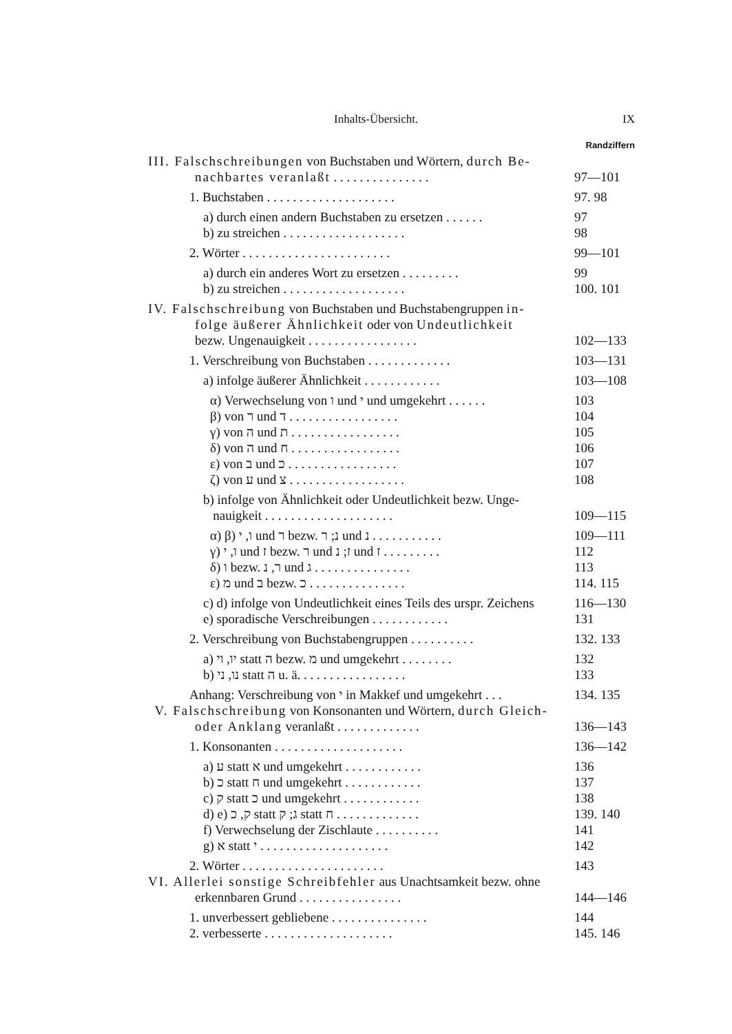Inhalts-Übersicht. IX
Randziffern
III. Falschschreibungen von Buchstaben und Wörtern, durch Be-
nachbartes veranlaßt . . . . . . . . . . . . . . . 97—101
1. Buchstaben . . . . . . . . . . . . . . . . . . . . 97. 98
a) durch einen andern Buchstaben zu ersetzen . . . . . . 97
b) zu streichen . . . . . . . . . . . . . . . . . . . 98
2. Wörter . . . . . . . . . . . . . . . . . . . . . . . 99—101
a) durch ein anderes Wort zu ersetzen . . . . . . . . . 99
b) zu streichen . . . . . . . . . . . . . . . . . . . 100. 101
IV. Falschschreibung von Buchstaben und Buchstabengruppen in-
folge äußerer Ähnlichkeit oder von Undeutlichkeit
bezw. Ungenauigkeit . . . . . . . . . . . . . . . . . 102—133
1. Verschreibung von Buchstaben . . . . . . . . . . . . . 103—131
a) infolge äußerer Ähnlichkeit . . . . . . . . . . . . 103—108
α) Verwechselung von ו und י und umgekehrt . . . . . . 103
β) von ר und ד . . . . . . . . . . . . . . . . . 104
γ) von ה und ת . . . . . . . . . . . . . . . . . 105
δ) von ה und ח . . . . . . . . . . . . . . . . . 106
ε) von ב und כ . . . . . . . . . . . . . . . . . 107
ζ) von ע und צ . . . . . . . . . . . . . . . . . . 108
b) infolge von Ähnlichkeit oder Undeutlichkeit bezw. Unge-
nauigkeit . . . . . . . . . . . . . . . . . . . . 109—115
α) β) ו, י und ר bezw. נ; ר und נ . . . . . . . . . . . 109—111
γ) ו, י und ז bezw. ר und ז; נ und ז . . . . . . . . . 112
δ) ו bezw. ר, נ und ג . . . . . . . . . . . . . . . 113
ε) מ und ב bezw. כ . . . . . . . . . . . . . . . 114. 115
c) d) infolge von Undeutlichkeit eines Teils des urspr. Zeichens 116—130
e) sporadische Verschreibungen . . . . . . . . . . . . 131
2. Verschreibung von Buchstabengruppen . . . . . . . . . . 132. 133
a) יו, וי statt ה bezw. מ und umgekehrt . . . . . . . . 132
b) נו, ני statt ה u. ä. . . . . . . . . . . . . . . . . 133
Anhang: Verschreibung von י in Makkef und umgekehrt . . . 134. 135
V. Falschschreibung von Konsonanten und Wörtern, durch Gleich-
oder Anklang veranlaßt . . . . . . . . . . . . . 136—143
1. Konsonanten . . . . . . . . . . . . . . . . . . . . 136—142
a) ע statt א und umgekehrt . . . . . . . . . . . . 136
b) כ statt ח und umgekehrt . . . . . . . . . . . . 137
c) ק statt כ und umgekehrt . . . . . . . . . . . . 138
d) e) ק, כ statt ג; ק statt ח . . . . . . . . . . . . . 139. 140
f) Verwechselung der Zischlaute . . . . . . . . . . 141
g) א statt י . . . . . . . . . . . . . . . . . . . . 142
2. Wörter . . . . . . . . . . . . . . . . . . . . . . 143
VI. Allerlei sonstige Schreibfehler aus Unachtsamkeit bezw. ohne
erkennbaren Grund . . . . . . . . . . . . . . . . 144—146
1. unverbessert gebliebene . . . . . . . . . . . . . . . 144
2. verbesserte . . . . . . . . . . . . . . . . . . . . 145. 146